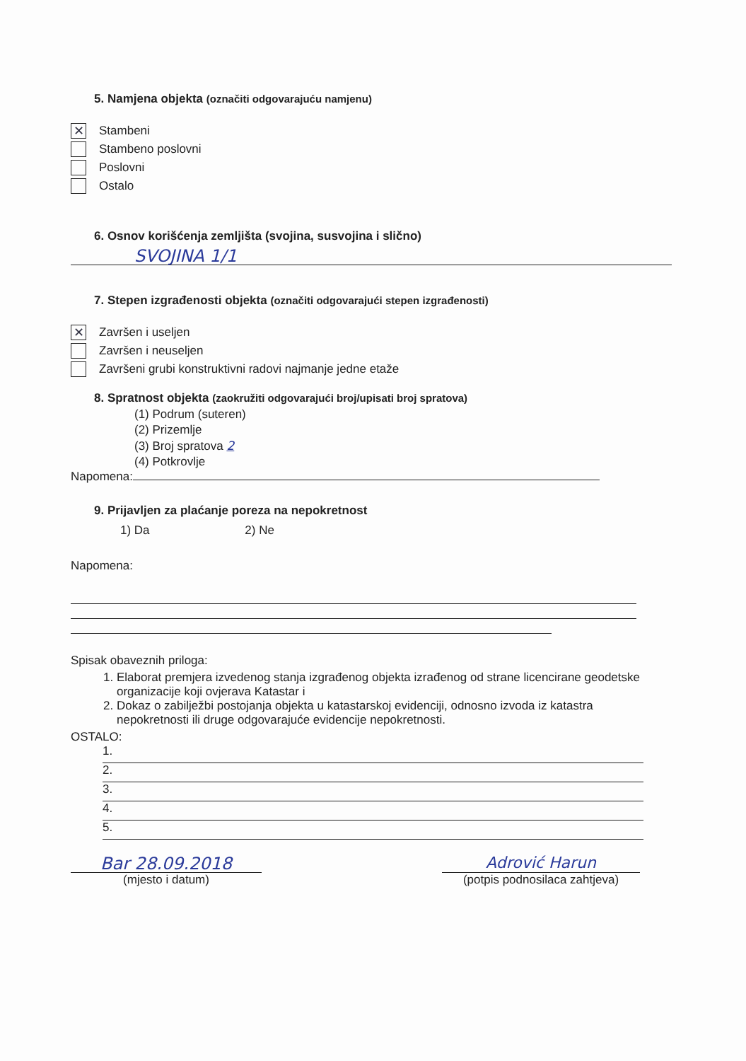5. Namjena objekta (označiti odgovarajuću namjenu)
✕
Stambeni
Stambeno poslovni
Poslovni
Ostalo
6. Osnov korišćenja zemljišta (svojina, susvojina i slično)
SVOJINA 1/1
7. Stepen izgrađenosti objekta (označiti odgovarajući stepen izgrađenosti)
✕
Završen i useljen
Završen i neuseljen
Završeni grubi konstruktivni radovi najmanje jedne etaže
8. Spratnost objekta (zaokružiti odgovarajući broj/upisati broj spratova)
(1) Podrum (suteren)
(2) Prizemlje
(3) Broj spratova 2
(4) Potkrovlje
Napomena:
9. Prijavljen za plaćanje poreza na nepokretnost
1) Da 2) Ne
Napomena:
Spisak obaveznih priloga:
1. Elaborat premjera izvedenog stanja izgrađenog objekta izrađenog od strane licencirane geodetske organizacije koji ovjerava Katastar i
2. Dokaz o zabilježbi postojanja objekta u katastarskoj evidenciji, odnosno izvoda iz katastra nepokretnosti ili druge odgovarajuće evidencije nepokretnosti.
OSTALO:
1.
2.
3.
4.
5.
Bar 28.09.2018
(mjesto i datum)
Adrović Harun
(potpis podnosilaca zahtjeva)